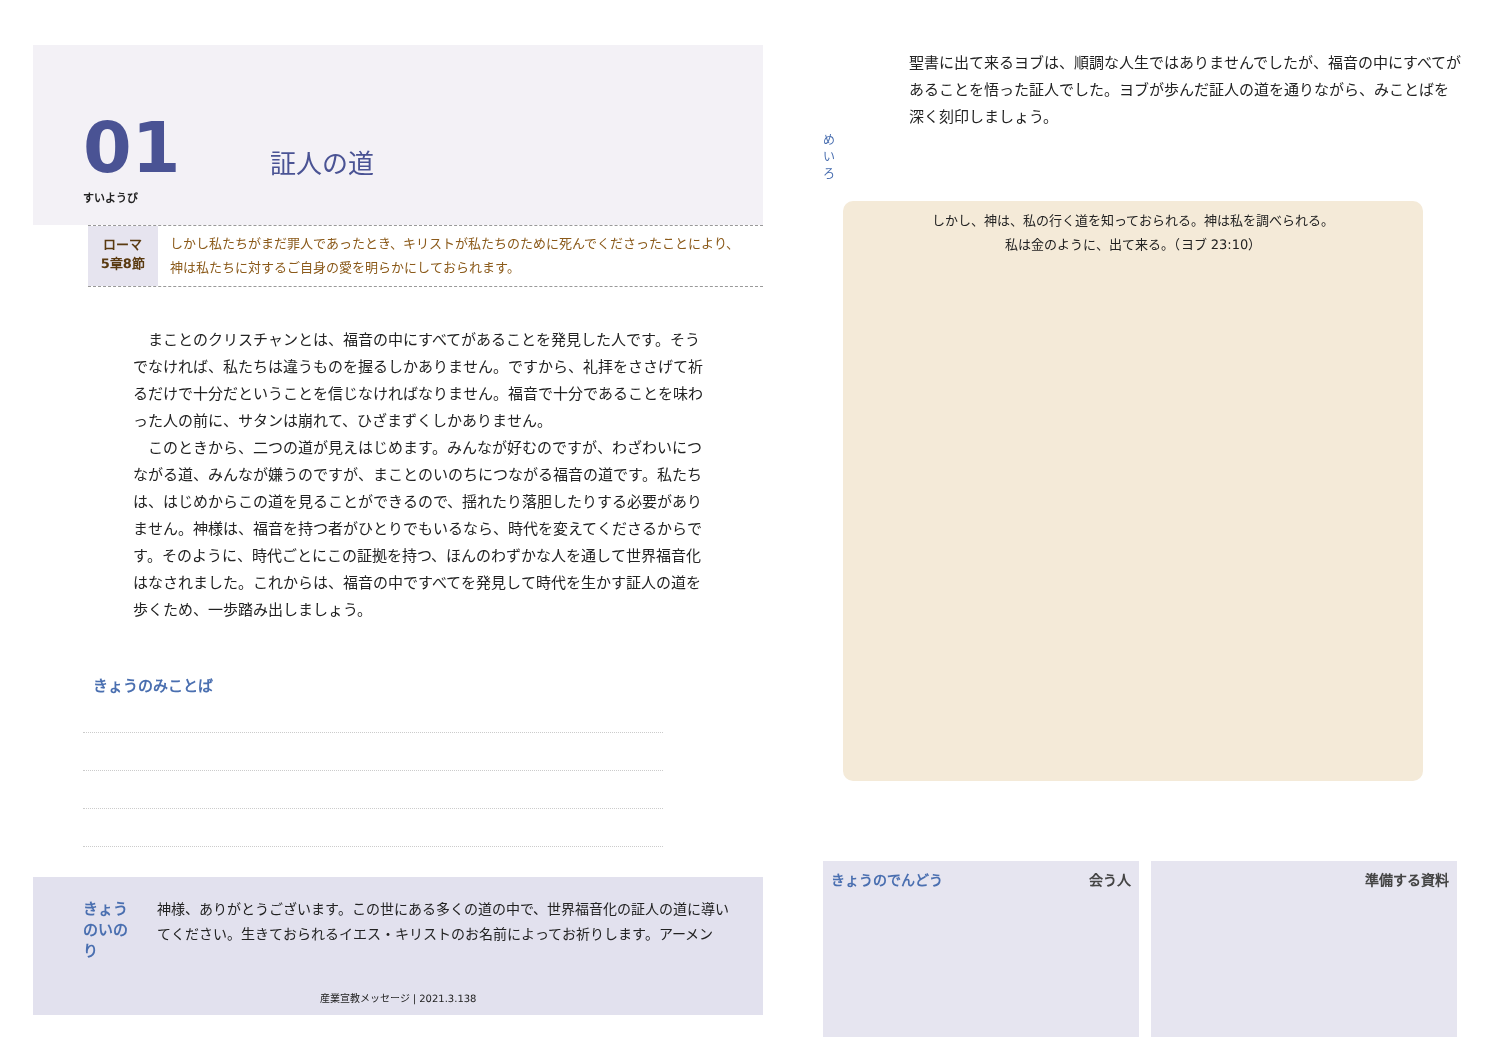01
すいようび
証人の道
ローマ
5章8節
しかし私たちがまだ罪人であったとき、キリストが私たちのために死んでくださったことにより、神は私たちに対するご自身の愛を明らかにしておられます。
まことのクリスチャンとは、福音の中にすべてがあることを発見した人です。そうでなければ、私たちは違うものを握るしかありません。ですから、礼拝をささげて祈るだけで十分だということを信じなければなりません。福音で十分であることを味わった人の前に、サタンは崩れて、ひざまずくしかありません。
このときから、二つの道が見えはじめます。みんなが好むのですが、わざわいにつながる道、みんなが嫌うのですが、まことのいのちにつながる福音の道です。私たちは、はじめからこの道を見ることができるので、揺れたり落胆したりする必要がありません。神様は、福音を持つ者がひとりでもいるなら、時代を変えてくださるからです。そのように、時代ごとにこの証拠を持つ、ほんのわずかな人を通して世界福音化はなされました。これからは、福音の中ですべてを発見して時代を生かす証人の道を歩くため、一歩踏み出しましょう。
きょうのみことば
きょうのいのり
神様、ありがとうございます。この世にある多くの道の中で、世界福音化の証人の道に導いてください。生きておられるイエス・キリストのお名前によってお祈りします。アーメン
産業宣教メッセージ | 2021.3.138
めいろ
聖書に出て来るヨブは、順調な人生ではありませんでしたが、福音の中にすべてがあることを悟った証人でした。ヨブが歩んだ証人の道を通りながら、みことばを深く刻印しましょう。
しかし、神は、私の行く道を知っておられる。神は私を調べられる。
私は金のように、出て来る。（ヨブ 23:10）
きょうのでんどう 会う人 準備する資料